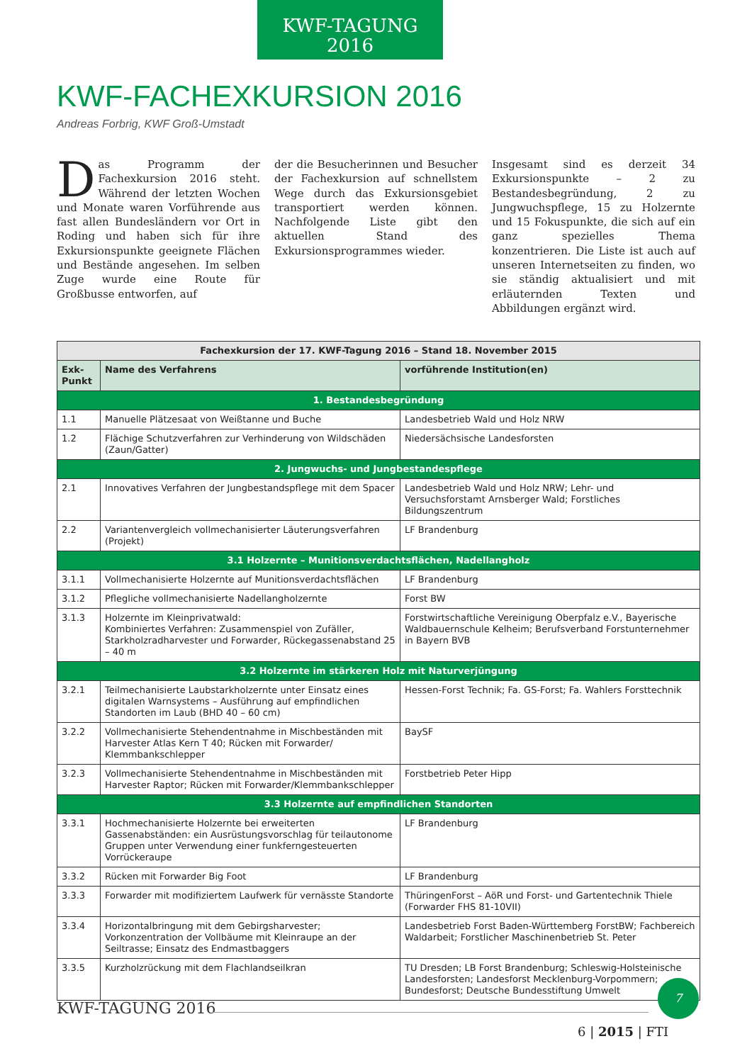KWF-TAGUNG
2016
KWF-FACHEXKURSION 2016
Andreas Forbrig, KWF Groß-Umstadt
Das Programm der Fachexkursion 2016 steht. Während der letzten Wochen und Monate waren Vorführende aus fast allen Bundesländern vor Ort in Roding und haben sich für ihre Exkursionspunkte geeignete Flächen und Bestände angesehen. Im selben Zuge wurde eine Route für Großbusse entworfen, auf
der die Besucherinnen und Besucher der Fachexkursion auf schnellstem Wege durch das Exkursionsgebiet transportiert werden können. Nachfolgende Liste gibt den aktuellen Stand des Exkursionsprogrammes wieder.
Insgesamt sind es derzeit 34 Exkursionspunkte – 2 zu Bestandesbegründung, 2 zu Jungwuchspflege, 15 zu Holzernte und 15 Fokuspunkte, die sich auf ein ganz spezielles Thema konzentrieren. Die Liste ist auch auf unseren Internetseiten zu finden, wo sie ständig aktualisiert und mit erläuternden Texten und Abbildungen ergänzt wird.
| Fachexkursion der 17. KWF-Tagung 2016 – Stand 18. November 2015 | | |
| --- | --- | --- |
| Exk-Punkt | Name des Verfahrens | vorführende Institution(en) |
| 1. Bestandesbegründung | | |
| 1.1 | Manuelle Plätzesaat von Weißtanne und Buche | Landesbetrieb Wald und Holz NRW |
| 1.2 | Flächige Schutzverfahren zur Verhinderung von Wildschäden (Zaun/Gatter) | Niedersächsische Landesforsten |
| 2. Jungwuchs- und Jungbestandespflege | | |
| 2.1 | Innovatives Verfahren der Jungbestandspflege mit dem Spacer | Landesbetrieb Wald und Holz NRW; Lehr- und Versuchsforstamt Arnsberger Wald; Forstliches Bildungszentrum |
| 2.2 | Variantenvergleich vollmechanisierter Läuterungsverfahren (Projekt) | LF Brandenburg |
| 3.1 Holzernte – Munitionsverdachtsflächen, Nadellangholz | | |
| 3.1.1 | Vollmechanisierte Holzernte auf Munitionsverdachtsflächen | LF Brandenburg |
| 3.1.2 | Pflegliche vollmechanisierte Nadellangholzernte | Forst BW |
| 3.1.3 | Holzernte im Kleinprivatwald: Kombiniertes Verfahren: Zusammenspiel von Zufäller, Starkholzradharvester und Forwarder, Rückegassenabstand 25 – 40 m | Forstwirtschaftliche Vereinigung Oberpfalz e.V., Bayerische Waldbauernschule Kelheim; Berufsverband Forstunternehmer in Bayern BVB |
| 3.2 Holzernte im stärkeren Holz mit Naturverjüngung | | |
| 3.2.1 | Teilmechanisierte Laubstarkholzernte unter Einsatz eines digitalen Warnsystems – Ausführung auf empfindlichen Standorten im Laub (BHD 40 – 60 cm) | Hessen-Forst Technik; Fa. GS-Forst; Fa. Wahlers Forsttechnik |
| 3.2.2 | Vollmechanisierte Stehendentnahme in Mischbeständen mit Harvester Atlas Kern T 40; Rücken mit Forwarder/ Klemmbankschlepper | BaySF |
| 3.2.3 | Vollmechanisierte Stehendentnahme in Mischbeständen mit Harvester Raptor; Rücken mit Forwarder/Klemmbankschlepper | Forstbetrieb Peter Hipp |
| 3.3 Holzernte auf empfindlichen Standorten | | |
| 3.3.1 | Hochmechanisierte Holzernte bei erweiterten Gassenabständen: ein Ausrüstungsvorschlag für teilautonome Gruppen unter Verwendung einer funkferngesteuerten Vorrückeraupe | LF Brandenburg |
| 3.3.2 | Rücken mit Forwarder Big Foot | LF Brandenburg |
| 3.3.3 | Forwarder mit modifiziertem Laufwerk für vernässte Standorte | ThüringenForst – AöR und Forst- und Gartentechnik Thiele (Forwarder FHS 81-10VII) |
| 3.3.4 | Horizontalbringung mit dem Gebirgsharvester; Vorkonzentration der Vollbäume mit Kleinraupe an der Seiltrasse; Einsatz des Endmastbaggers | Landesbetrieb Forst Baden-Württemberg ForstBW; Fachbereich Waldarbeit; Forstlicher Maschinenbetrieb St. Peter |
| 3.3.5 | Kurzholzrückung mit dem Flachlandseilkran | TU Dresden; LB Forst Brandenburg; Schleswig-Holsteinische Landesforsten; Landesforst Mecklenburg-Vorpommern; Bundesforst; Deutsche Bundesstiftung Umwelt |
KWF-TAGUNG 2016
7
6 | 2015 | FTI